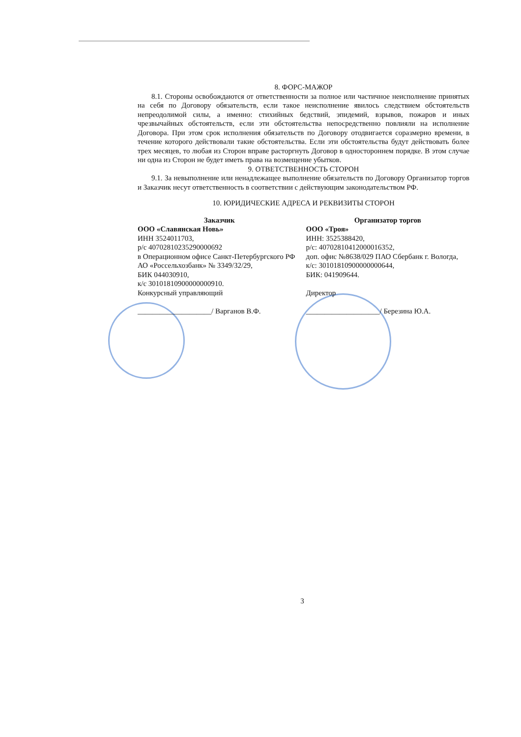8. ФОРС-МАЖОР
8.1. Стороны освобождаются от ответственности за полное или частичное неисполнение принятых на себя по Договору обязательств, если такое неисполнение явилось следствием обстоятельств непреодолимой силы, а именно: стихийных бедствий, эпидемий, взрывов, пожаров и иных чрезвычайных обстоятельств, если эти обстоятельства непосредственно повлияли на исполнение Договора. При этом срок исполнения обязательств по Договору отодвигается соразмерно времени, в течение которого действовали такие обстоятельства. Если эти обстоятельства будут действовать более трех месяцев, то любая из Сторон вправе расторгнуть Договор в одностороннем порядке. В этом случае ни одна из Сторон не будет иметь права на возмещение убытков.
9. ОТВЕТСТВЕННОСТЬ СТОРОН
9.1. За невыполнение или ненадлежащее выполнение обязательств по Договору Организатор торгов и Заказчик несут ответственность в соответствии с действующим законодательством РФ.
10. ЮРИДИЧЕСКИЕ АДРЕСА И РЕКВИЗИТЫ СТОРОН
Заказчик
ООО «Славянская Новь»
ИНН 3524011703,
р/с 40702810235290000692
в Операционном офисе Санкт-Петербургского РФ АО «Россельхозбанк» № 3349/32/29,
БИК 044030910,
к/с 30101810900000000910.
Конкурсный управляющий
____________________/ Варганов В.Ф.
Организатор торгов
ООО «Троя»
ИНН: 3525388420,
р/с: 40702810412000016352,
доп. офис №8638/029 ПАО Сбербанк г. Вологда,
к/с: 30101810900000000644,
БИК: 041909644.
Директор
____________________/ Березина Ю.А.
3